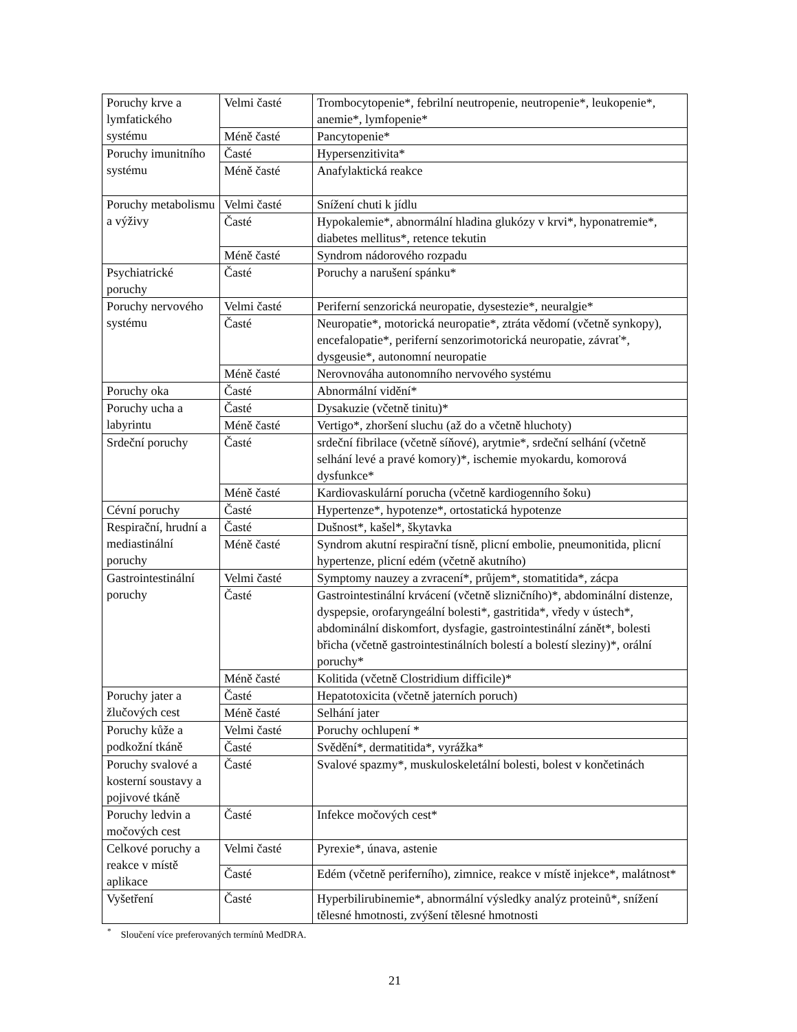| Poruchy krve a lymfatického systému | Velmi časté | Trombocytopenie*, febrilní neutropenie, neutropenie*, leukopenie*, anemie*, lymfopenie* |
| | Méně časté | Pancytopenie* |
| Poruchy imunitního systému | Časté | Hypersenzitivita* |
| | Méně časté | Anafylaktická reakce |
| Poruchy metabolismu a výživy | Velmi časté | Snížení chuti k jídlu |
| | Časté | Hypokalemie*, abnormální hladina glukózy v krvi*, hyponatremie*, diabetes mellitus*, retence tekutin |
| | Méně časté | Syndrom nádorového rozpadu |
| Psychiatrické poruchy | Časté | Poruchy a narušení spánku* |
| Poruchy nervového systému | Velmi časté | Periferní senzorická neuropatie, dysestezie*, neuralgie* |
| | Časté | Neuropatie*, motorická neuropatie*, ztráta vědomí (včetně synkopy), encefalopatie*, periferní senzorimotorická neuropatie, závrať*, dysgeusie*, autonomní neuropatie |
| | Méně časté | Nerovnováha autonomního nervového systému |
| Poruchy oka | Časté | Abnormální vidění* |
| Poruchy ucha a labyrintu | Časté | Dysakuzie (včetně tinitu)* |
| | Méně časté | Vertigo*, zhoršení sluchu (až do a včetně hluchoty) |
| Srdeční poruchy | Časté | srdeční fibrilace (včetně síňové), arytmie*, srdeční selhání (včetně selhání levé a pravé komory)*, ischemie myokardu, komorová dysfunkce* |
| | Méně časté | Kardiovaskulární porucha (včetně kardiogenního šoku) |
| Cévní poruchy | Časté | Hypertenze*, hypotenze*, ortostatická hypotenze |
| Respirační, hrudní a mediastinální poruchy | Časté | Dušnost*, kašel*, škytavka |
| | Méně časté | Syndrom akutní respirační tísně, plicní embolie, pneumonitida, plicní hypertenze, plicní edém (včetně akutního) |
| Gastrointestinální poruchy | Velmi časté | Symptomy nauzey a zvracení*, průjem*, stomatitida*, zácpa |
| | Časté | Gastrointestinální krvácení (včetně slizničního)*, abdominální distenze, dyspepsie, orofaryngeální bolesti*, gastritida*, vředy v ústech*, abdominální diskomfort, dysfagie, gastrointestinální zánět*, bolesti břicha (včetně gastrointestinálních bolestí a bolestí sleziny)*, orální poruchy* |
| | Méně časté | Kolitida (včetně Clostridium difficile)* |
| Poruchy jater a žlučových cest | Časté | Hepatotoxicita (včetně jaterních poruch) |
| | Méně časté | Selhání jater |
| Poruchy kůže a podkožní tkáně | Velmi časté | Poruchy ochlupení * |
| | Časté | Svědění*, dermatitida*, vyrážka* |
| Poruchy svalové a kosterní soustavy a pojivové tkáně | Časté | Svalové spazmy*, muskuloskeletální bolesti, bolest v končetinách |
| Poruchy ledvin a močových cest | Časté | Infekce močových cest* |
| Celkové poruchy a reakce v místě aplikace | Velmi časté | Pyrexie*, únava, astenie |
| | Časté | Edém (včetně periferního), zimnice, reakce v místě injekce*, malátnost* |
| Vyšetření | Časté | Hyperbilirubinemie*, abnormální výsledky analýz proteinů*, snížení tělesné hmotnosti, zvýšení tělesné hmotnosti |
<sup>*</sup> Sloučení více preferovaných termínů MedDRA.
21